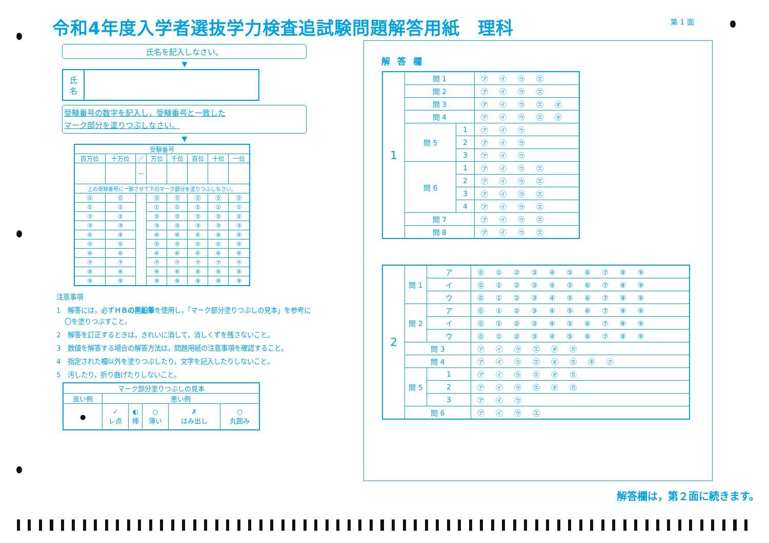令和4年度入学者選抜学力検査追試験問題解答用紙　理科
第 1 面
氏名を記入しなさい。
▼
| 氏 名 | |
受験番号の数字を記入し，受験番号と一致した
マーク部分を塗りつぶしなさい。
▼
| 受験番号 | | | | | | | |
| 百万位 | 十万位 | ／ | 万位 | 千位 | 百位 | 十位 | 一位 |
| | | — | | | | | |
| 上の受験番号に一致させて下のマーク部分を塗りつぶしなさい。 | | | | | | | |
| ⓪ | ⓪ | | ⓪ | ⓪ | ⓪ | ⓪ | ⓪ |
| ① | ① | | ① | ① | ① | ① | ① |
| ② | ② | | ② | ② | ② | ② | ② |
| ③ | ③ | | ③ | ③ | ③ | ③ | ③ |
| ④ | ④ | | ④ | ④ | ④ | ④ | ④ |
| ⑤ | ⑤ | | ⑤ | ⑤ | ⑤ | ⑤ | ⑤ |
| ⑥ | ⑥ | | ⑥ | ⑥ | ⑥ | ⑥ | ⑥ |
| ⑦ | ⑦ | | ⑦ | ⑦ | ⑦ | ⑦ | ⑦ |
| ⑧ | ⑧ | | ⑧ | ⑧ | ⑧ | ⑧ | ⑧ |
| ⑨ | ⑨ | | ⑨ | ⑨ | ⑨ | ⑨ | ⑨ |
注意事項
1　解答には，必ずＨＢの黒鉛筆を使用し，「マーク部分塗りつぶしの見本」を参考に〇を塗りつぶすこと。
2　解答を訂正するときは，きれいに消して，消しくずを残さないこと。
3　数値を解答する場合の解答方法は，問題用紙の注意事項を確認すること。
4　指定された欄以外を塗りつぶしたり，文字を記入したりしないこと。
5　汚したり，折り曲げたりしないこと。
| マーク部分塗りつぶしの見本 | | | | | |
| 良い例 | 悪い例 | | | | |
| ● | ✓ レ点 | ◐ 棒 | ○ 薄い | ✗ はみ出し | ○ 丸囲み |
解答欄
| 1 | 問 1 | | ㋐㋑㋒㋓ |
| | 問 2 | | ㋐㋑㋒㋓ |
| | 問 3 | | ㋐㋑㋒㋓㋔ |
| | 問 4 | | ㋐㋑㋒㋓㋔ |
| | 問 5 | 1 | ㋐㋑㋒ |
| | | 2 | ㋐㋑㋒ |
| | | 3 | ㋐㋑㋒ |
| | 問 6 | 1 | ㋐㋑㋒㋓ |
| | | 2 | ㋐㋑㋒㋓ |
| | | 3 | ㋐㋑㋒㋓ |
| | | 4 | ㋐㋑㋒㋓ |
| | 問 7 | | ㋐㋑㋒㋓ |
| | 問 8 | | ㋐㋑㋒㋓ |
| 2 | 問 1 | ア | ⓪①②③④⑤⑥⑦⑧⑨ |
| | | イ | ⓪①②③④⑤⑥⑦⑧⑨ |
| | | ウ | ⓪①②③④⑤⑥⑦⑧⑨ |
| | 問 2 | ア | ⓪①②③④⑤⑥⑦⑧⑨ |
| | | イ | ⓪①②③④⑤⑥⑦⑧⑨ |
| | | ウ | ⓪①②③④⑤⑥⑦⑧⑨ |
| | 問 3 | | ㋐㋑㋒㋓㋔㋕ |
| | 問 4 | | ㋐㋑㋒㋓㋔㋕㋖㋗ |
| | 問 5 | 1 | ㋐㋑㋒㋓㋔㋕ |
| | | 2 | ㋐㋑㋒㋓㋔㋕ |
| | | 3 | ㋐㋑㋒ |
| | 問 6 | | ㋐㋑㋒㋓ |
解答欄は，第２面に続きます。